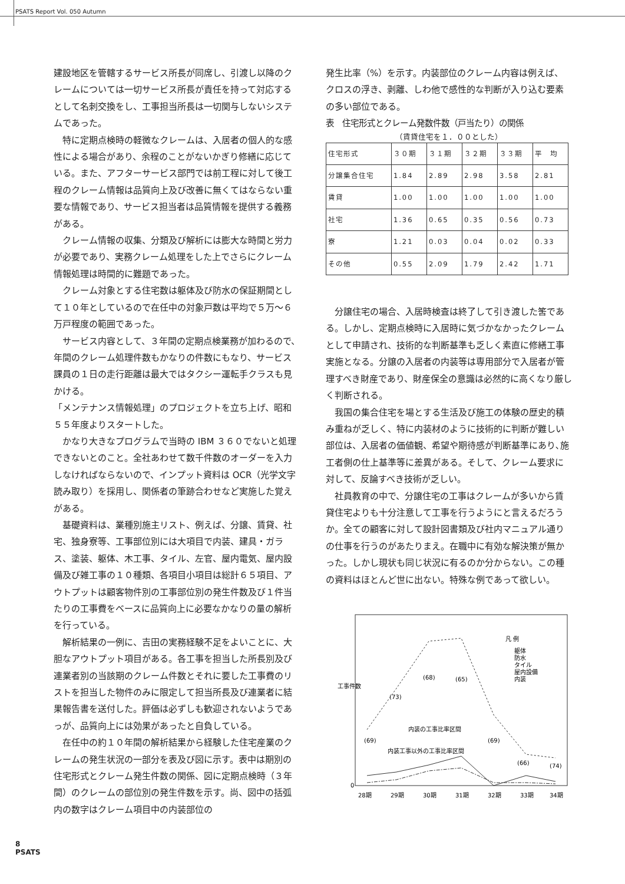PSATS Report Vol. 050 Autumn
建設地区を管轄するサービス所長が同席し、引渡し以降のクレームについては一切サービス所長が責任を持って対応するとして名刺交換をし、工事担当所長は一切関与しないシステムであった。
特に定期点検時の軽微なクレームは、入居者の個人的な感性による場合があり、余程のことがないかぎり修繕に応じている。また、アフターサービス部門では前工程に対して後工程のクレーム情報は品質向上及び改善に無くてはならない重要な情報であり、サービス担当者は品質情報を提供する義務がある。
クレーム情報の収集、分類及び解析には膨大な時間と労力が必要であり、実務クレーム処理をした上でさらにクレーム情報処理は時間的に難題であった。
クレーム対象とする住宅数は躯体及び防水の保証期間として１０年としているので在任中の対象戸数は平均で５万～６万戸程度の範囲であった。
サービス内容として、３年間の定期点検業務が加わるので、年間のクレーム処理件数もかなりの件数にもなり、サービス課員の１日の走行距離は最大ではタクシー運転手クラスも見かける。
「メンテナンス情報処理」のプロジェクトを立ち上げ、昭和５５年度よりスタートした。
かなり大きなプログラムで当時の IBM ３６０でないと処理できないとのこと。全社あわせて数千件数のオーダーを入力しなければならないので、インプット資料は OCR（光学文字読み取り）を採用し、関係者の筆跡合わせなど実施した覚えがある。
基礎資料は、業種別施主リスト、例えば、分譲、賃貸、社宅、独身寮等、工事部位別には大項目で内装、建具・ガラス、塗装、躯体、木工事、タイル、左官、屋内電気、屋内設備及び雑工事の１０種類、各項目小項目は総計６５項目、アウトプットは顧客物件別の工事部位別の発生件数及び１件当たりの工事費をベースに品質向上に必要なかなりの量の解析を行っている。
解析結果の一例に、吉田の実務経験不足をよいことに、大胆なアウトプット項目がある。各工事を担当した所長別及び連業者別の当該期のクレーム件数とそれに要した工事費のリストを担当した物件のみに限定して担当所長及び連業者に結果報告書を送付した。評価は必ずしも歓迎されないようであっが、品質向上には効果があったと自負している。
在任中の約１０年間の解析結果から経験した住宅産業のクレームの発生状況の一部分を表及び図に示す。表中は期別の住宅形式とクレーム発生件数の関係、図に定期点検時（３年間）のクレームの部位別の発生件数を示す。尚、図中の括弧内の数字はクレーム項目中の内装部位の
発生比率（%）を示す。内装部位のクレーム内容は例えば、クロスの浮き、剥離、しわ他で感性的な判断が入り込む要素の多い部位である。
表　住宅形式とクレーム発数件数（戸当たり）の関係
（賃貸住宅を１．００とした）
| 住宅形式 | ３０期 | ３１期 | ３２期 | ３３期 | 平 均 |
| 分譲集合住宅 | 1.84 | 2.89 | 2.98 | 3.58 | 2.81 |
| 賃貸 | 1.00 | 1.00 | 1.00 | 1.00 | 1.00 |
| 社宅 | 1.36 | 0.65 | 0.35 | 0.56 | 0.73 |
| 寮 | 1.21 | 0.03 | 0.04 | 0.02 | 0.33 |
| その他 | 0.55 | 2.09 | 1.79 | 2.42 | 1.71 |
分譲住宅の場合、入居時検査は終了して引き渡した筈である。しかし、定期点検時に入居時に気づかなかったクレームとして申請され、技術的な判断基準も乏しく素直に修繕工事実施となる。分譲の入居者の内装等は専用部分で入居者が管理すべき財産であり、財産保全の意識は必然的に高くなり厳しく判断される。
我国の集合住宅を場とする生活及び施工の体験の歴史的積み重ねが乏しく、特に内装材のように技術的に判断が難しい部位は、入居者の価値観、希望や期待感が判断基準にあり､施工者側の仕上基準等に差異がある。そして、クレーム要求に対して、反論すべき技術が乏しい。
社員教育の中で、分譲住宅の工事はクレームが多いから賃貸住宅よりも十分注意して工事を行うようにと言えるだろうか。全ての顧客に対して設計図書類及び社内マニュアル通りの仕事を行うのがあたりまえ。在職中に有効な解決策が無かった。しかし現状も同じ状況に有るのか分からない。この種の資料はほとんど世に出ない。特殊な例であって欲しい。
工事件数
0
(69)
(73)
(68)
(65)
(69)
(66)
(74)
内装の工事比率区間
内装工事以外の工事比率区間
凡 例
躯体
防水
タイル
屋内設備
内装
28期
29期
30期
31期
32期
33期
34期
8
PSATS